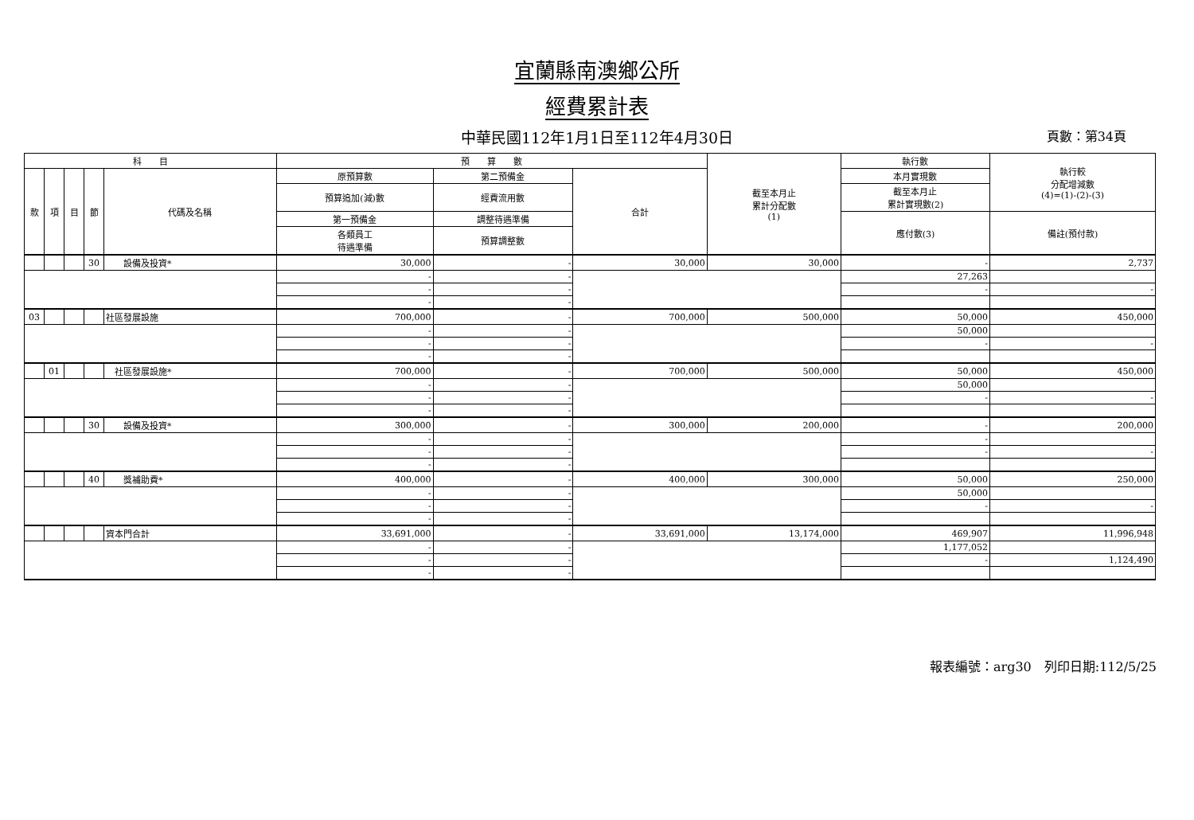宜蘭縣南澳鄉公所
經費累計表
中華民國112年1月1日至112年4月30日
頁數：第34頁
| 科 目 | | | | | 預 算 數 | | | 截至本月止 累計分配數 (1) | 執行數 | 執行較 分配增減數 (4)=(1)-(2)-(3) |
| --- | --- | --- | --- | --- | --- | --- | --- | --- | --- | --- |
| 款 | 項 | 目 | 節 | 代碼及名稱 | 原預算數 | 第二預備金 | 合計 | | 本月實現數 | |
| | | | | | 預算追加(減)數 | 經費流用數 | | | 截至本月止 累計實現數(2) | |
| | | | | | 第一預備金 | 調整待遇準備 | | | 應付數(3) | 備註(預付款) |
| | | | | | 各類員工 待遇準備 | 預算調整數 | | | | |
| | | | 30 | 設備及投資* | 30,000 | - | 30,000 | 30,000 | - | 2,737 |
| | | | | | - | - | | | 27,263 | |
| | | | | | - | - | | | - | - |
| | | | | | - | - | | | | |
| 03 | | | | 社區發展設施 | 700,000 | - | 700,000 | 500,000 | 50,000 | 450,000 |
| | | | | | - | - | | | 50,000 | |
| | | | | | - | - | | | - | - |
| | | | | | - | - | | | | |
| | 01 | | | 社區發展設施* | 700,000 | - | 700,000 | 500,000 | 50,000 | 450,000 |
| | | | | | - | - | | | 50,000 | |
| | | | | | - | - | | | - | - |
| | | | | | - | - | | | | |
| | | | 30 | 設備及投資* | 300,000 | - | 300,000 | 200,000 | - | 200,000 |
| | | | | | - | - | | | - | |
| | | | | | - | - | | | - | - |
| | | | | | - | - | | | | |
| | | | 40 | 獎補助費* | 400,000 | - | 400,000 | 300,000 | 50,000 | 250,000 |
| | | | | | - | - | | | 50,000 | |
| | | | | | - | - | | | - | - |
| | | | | | - | - | | | | |
| | | | | 資本門合計 | 33,691,000 | - | 33,691,000 | 13,174,000 | 469,907 | 11,996,948 |
| | | | | | - | - | | | 1,177,052 | |
| | | | | | - | - | | | - | 1,124,490 |
| | | | | | - | - | | | | |
報表編號：arg30　列印日期:112/5/25